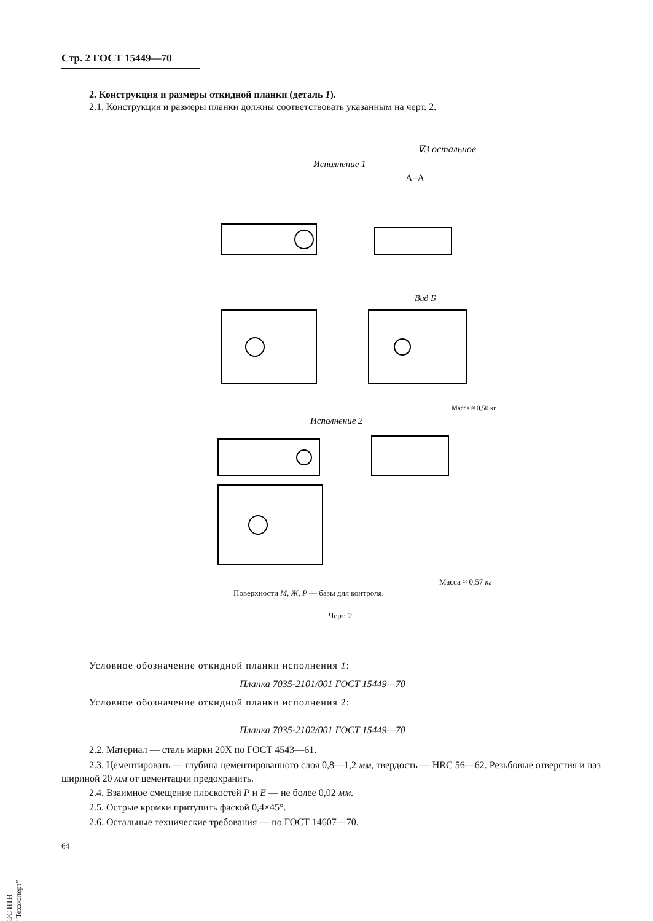Стр. 2 ГОСТ 15449—70
2. Конструкция и размеры откидной планки (деталь 1).
2.1. Конструкция и размеры планки должны соответствовать указанным на черт. 2.
∇3 остальное
Исполнение 1
А–А
Вид Б
Масса ≈ 0,50 кг
Исполнение 2
Масса ≈ 0,57 кг
Поверхности М, Ж, Р — базы для контроля.
Черт. 2
Условное обозначение откидной планки исполнения 1:
Планка 7035-2101/001 ГОСТ 15449—70
Условное обозначение откидной планки исполнения 2:
Планка 7035-2102/001 ГОСТ 15449—70
2.2. Материал — сталь марки 20Х по ГОСТ 4543—61.
2.3. Цементировать — глубина цементированного слоя 0,8—1,2 мм, твердость — HRC 56—62. Резьбовые отверстия и паз шириной 20 мм от цементации предохранить.
2.4. Взаимное смещение плоскостей Р и Е — не более 0,02 мм.
2.5. Острые кромки притупить фаской 0,4×45°.
2.6. Остальные технические требования — по ГОСТ 14607—70.
64
ЭС НТИ "Техэксперт"